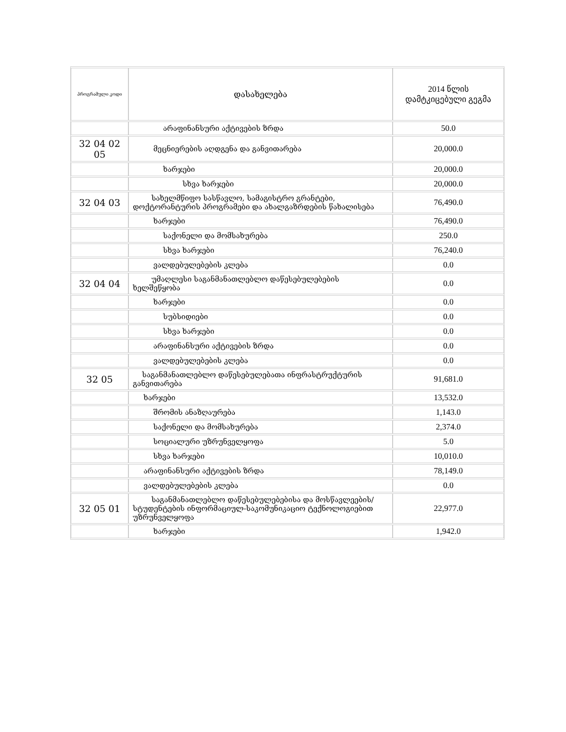| პროგრამული კოდი | დასახელება | 2014 წლის დამტკიცებული გეგმა |
| --- | --- | --- |
| | არაფინანსური აქტივების ზრდა | 50.0 |
| 32 04 02 05 | მეცნიერების აღდგენა და განვითარება | 20,000.0 |
| | ხარჯები | 20,000.0 |
| | სხვა ხარჯები | 20,000.0 |
| 32 04 03 | სახელმწიფო სასწავლო, სამაგისტრო გრანტები, დოქტორანტურის პროგრამები და ახალგაზრდების წახალისება | 76,490.0 |
| | ხარჯები | 76,490.0 |
| | საქონელი და მომსახურება | 250.0 |
| | სხვა ხარჯები | 76,240.0 |
| | ვალდებულებების კლება | 0.0 |
| 32 04 04 | უმაღლესი საგანმანათლებლო დაწესებულებების ხელშეწყობა | 0.0 |
| | ხარჯები | 0.0 |
| | სუბსიდიები | 0.0 |
| | სხვა ხარჯები | 0.0 |
| | არაფინანსური აქტივების ზრდა | 0.0 |
| | ვალდებულებების კლება | 0.0 |
| 32 05 | საგანმანათლებლო დაწესებულებათა ინფრასტრუქტურის განვითარება | 91,681.0 |
| | ხარჯები | 13,532.0 |
| | შრომის ანაზღაურება | 1,143.0 |
| | საქონელი და მომსახურება | 2,374.0 |
| | სოციალური უზრუნველყოფა | 5.0 |
| | სხვა ხარჯები | 10,010.0 |
| | არაფინანსური აქტივების ზრდა | 78,149.0 |
| | ვალდებულებების კლება | 0.0 |
| 32 05 01 | საგანმანათლებლო დაწესებულებებისა და მოსწავლეების/სტუდენტების ინფორმაციულ-საკომუნიკაციო ტექნოლოგიებით უზრუნველყოფა | 22,977.0 |
| | ხარჯები | 1,942.0 |